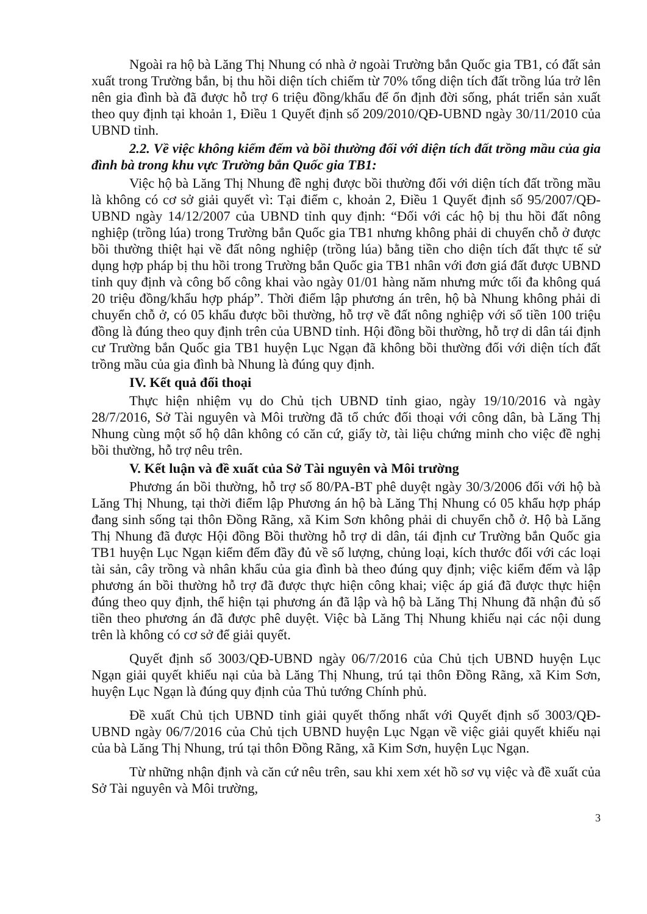Ngoài ra hộ bà Lăng Thị Nhung có nhà ở ngoài Trường bắn Quốc gia TB1, có đất sản xuất trong Trường bắn, bị thu hồi diện tích chiếm từ 70% tổng diện tích đất trồng lúa trở lên nên gia đình bà đã được hỗ trợ 6 triệu đồng/khẩu để ổn định đời sống, phát triển sản xuất theo quy định tại khoản 1, Điều 1 Quyết định số 209/2010/QĐ-UBND ngày 30/11/2010 của UBND tỉnh.
2.2. Về việc không kiểm đếm và bồi thường đối với diện tích đất trồng mầu của gia đình bà trong khu vực Trường bắn Quốc gia TB1:
Việc hộ bà Lăng Thị Nhung đề nghị được bồi thường đối với diện tích đất trồng mầu là không có cơ sở giải quyết vì: Tại điểm c, khoản 2, Điều 1 Quyết định số 95/2007/QĐ-UBND ngày 14/12/2007 của UBND tỉnh quy định: “Đối với các hộ bị thu hồi đất nông nghiệp (trồng lúa) trong Trường bắn Quốc gia TB1 nhưng không phải di chuyển chỗ ở được bồi thường thiệt hại về đất nông nghiệp (trồng lúa) bằng tiền cho diện tích đất thực tế sử dụng hợp pháp bị thu hồi trong Trường bắn Quốc gia TB1 nhân với đơn giá đất được UBND tỉnh quy định và công bố công khai vào ngày 01/01 hàng năm nhưng mức tối đa không quá 20 triệu đồng/khẩu hợp pháp”. Thời điểm lập phương án trên, hộ bà Nhung không phải di chuyển chỗ ở, có 05 khẩu được bồi thường, hỗ trợ về đất nông nghiệp với số tiền 100 triệu đồng là đúng theo quy định trên của UBND tỉnh. Hội đồng bồi thường, hỗ trợ di dân tái định cư Trường bắn Quốc gia TB1 huyện Lục Ngạn đã không bồi thường đối với diện tích đất trồng mầu của gia đình bà Nhung là đúng quy định.
IV. Kết quả đối thoại
Thực hiện nhiệm vụ do Chủ tịch UBND tỉnh giao, ngày 19/10/2016 và ngày 28/7/2016, Sở Tài nguyên và Môi trường đã tổ chức đối thoại với công dân, bà Lăng Thị Nhung cùng một số hộ dân không có căn cứ, giấy tờ, tài liệu chứng minh cho việc đề nghị bồi thường, hỗ trợ nêu trên.
V. Kết luận và đề xuất của Sở Tài nguyên và Môi trường
Phương án bồi thường, hỗ trợ số 80/PA-BT phê duyệt ngày 30/3/2006 đối với hộ bà Lăng Thị Nhung, tại thời điểm lập Phương án hộ bà Lăng Thị Nhung có 05 khẩu hợp pháp đang sinh sống tại thôn Đồng Rãng, xã Kim Sơn không phải di chuyển chỗ ở. Hộ bà Lăng Thị Nhung đã được Hội đồng Bồi thường hỗ trợ di dân, tái định cư Trường bắn Quốc gia TB1 huyện Lục Ngạn kiểm đếm đầy đủ về số lượng, chủng loại, kích thước đối với các loại tài sản, cây trồng và nhân khẩu của gia đình bà theo đúng quy định; việc kiểm đếm và lập phương án bồi thường hỗ trợ đã được thực hiện công khai; việc áp giá đã được thực hiện đúng theo quy định, thể hiện tại phương án đã lập và hộ bà Lăng Thị Nhung đã nhận đủ số tiền theo phương án đã được phê duyệt. Việc bà Lăng Thị Nhung khiếu nại các nội dung trên là không có cơ sở để giải quyết.
Quyết định số 3003/QĐ-UBND ngày 06/7/2016 của Chủ tịch UBND huyện Lục Ngạn giải quyết khiếu nại của bà Lăng Thị Nhung, trú tại thôn Đồng Rãng, xã Kim Sơn, huyện Lục Ngạn là đúng quy định của Thủ tướng Chính phủ.
Đề xuất Chủ tịch UBND tỉnh giải quyết thống nhất với Quyết định số 3003/QĐ-UBND ngày 06/7/2016 của Chủ tịch UBND huyện Lục Ngạn về việc giải quyết khiếu nại của bà Lăng Thị Nhung, trú tại thôn Đồng Rãng, xã Kim Sơn, huyện Lục Ngạn.
Từ những nhận định và căn cứ nêu trên, sau khi xem xét hồ sơ vụ việc và đề xuất của Sở Tài nguyên và Môi trường,
3